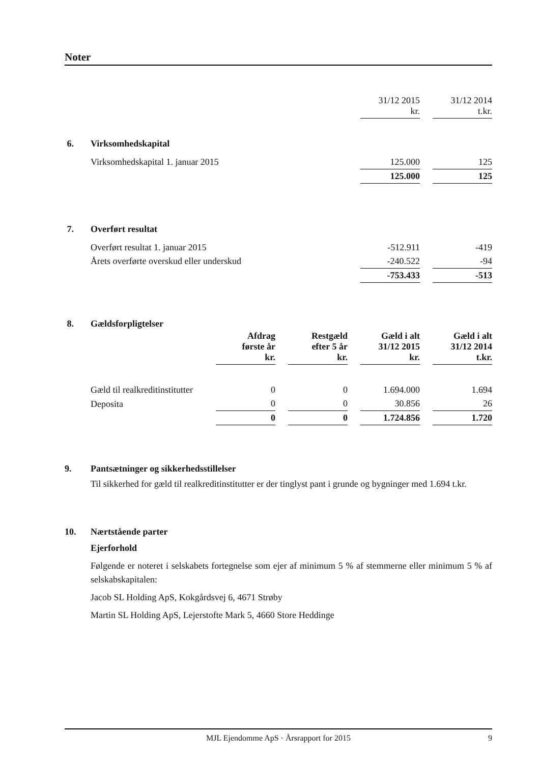Noter
| | | 31/12 2015 kr. | | 31/12 2014 t.kr. |
| 6. | Virksomhedskapital | | | |
| | Virksomhedskapital 1. januar 2015 | 125.000 | | 125 |
| | | 125.000 | | 125 |
| 7. | Overført resultat | | | |
| | Overført resultat 1. januar 2015 | -512.911 | | -419 |
| | Årets overførte overskud eller underskud | -240.522 | | -94 |
| | | -753.433 | | -513 |
8. Gældsforpligtelser
| | | Afdrag første år kr. | | Restgæld efter 5 år kr. | | Gæld i alt 31/12 2015 kr. | | Gæld i alt 31/12 2014 t.kr. |
| | Gæld til realkreditinstitutter | 0 | | 0 | | 1.694.000 | | 1.694 |
| | Deposita | 0 | | 0 | | 30.856 | | 26 |
| | | 0 | | 0 | | 1.724.856 | | 1.720 |
9. Pantsætninger og sikkerhedsstillelser
Til sikkerhed for gæld til realkreditinstitutter er der tinglyst pant i grunde og bygninger med 1.694 t.kr.
10. Nærtstående parter
Ejerforhold
Følgende er noteret i selskabets fortegnelse som ejer af minimum 5 % af stemmerne eller minimum 5 % af selskabskapitalen:
Jacob SL Holding ApS, Kokgårdsvej 6, 4671 Strøby
Martin SL Holding ApS, Lejerstofte Mark 5, 4660 Store Heddinge
MJL Ejendomme ApS · Årsrapport for 2015 9